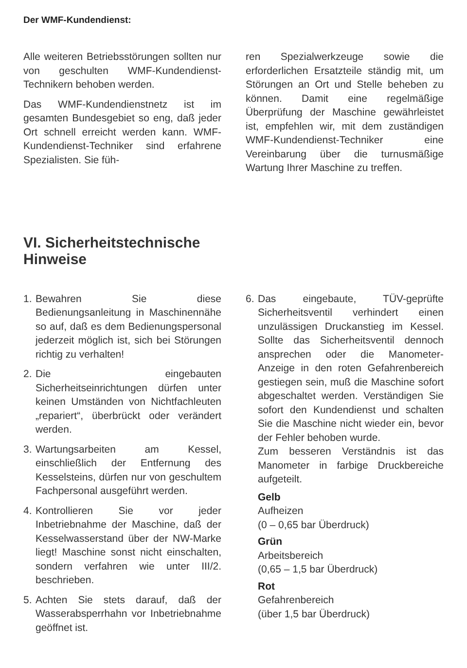Der WMF-Kundendienst:
Alle weiteren Betriebsstörungen sollten nur von geschulten WMF-Kundendienst-Technikern behoben werden.
Das WMF-Kundendienstnetz ist im gesamten Bundesgebiet so eng, daß jeder Ort schnell erreicht werden kann. WMF-Kundendienst-Techniker sind erfahrene Spezialisten. Sie füh-
ren Spezialwerkzeuge sowie die erforderlichen Ersatzteile ständig mit, um Störungen an Ort und Stelle beheben zu können. Damit eine regelmäßige Überprüfung der Maschine gewährleistet ist, empfehlen wir, mit dem zuständigen WMF-Kundendienst-Techniker eine Vereinbarung über die turnusmäßige Wartung Ihrer Maschine zu treffen.
VI. Sicherheitstechnische
Hinweise
1. Bewahren Sie diese Bedienungsanleitung in Maschinennähe so auf, daß es dem Bedienungspersonal jederzeit möglich ist, sich bei Störungen richtig zu verhalten!
2. Die eingebauten Sicherheitseinrichtungen dürfen unter keinen Umständen von Nichtfachleuten „repariert“, überbrückt oder verändert werden.
3. Wartungsarbeiten am Kessel, einschließlich der Entfernung des Kesselsteins, dürfen nur von geschultem Fachpersonal ausgeführt werden.
4. Kontrollieren Sie vor jeder Inbetriebnahme der Maschine, daß der Kesselwasserstand über der NW-Marke liegt! Maschine sonst nicht einschalten, sondern verfahren wie unter III/2. beschrieben.
5. Achten Sie stets darauf, daß der Wasserabsperrhahn vor Inbetriebnahme geöffnet ist.
6. Das eingebaute, TÜV-geprüfte Sicherheitsventil verhindert einen unzulässigen Druckanstieg im Kessel. Sollte das Sicherheitsventil dennoch ansprechen oder die Manometer-Anzeige in den roten Gefahrenbereich gestiegen sein, muß die Maschine sofort abgeschaltet werden. Verständigen Sie sofort den Kundendienst und schalten Sie die Maschine nicht wieder ein, bevor der Fehler behoben wurde.
Zum besseren Verständnis ist das Manometer in farbige Druckbereiche aufgeteilt.
Gelb
Aufheizen
(0 – 0,65 bar Überdruck)
Grün
Arbeitsbereich
(0,65 – 1,5 bar Überdruck)
Rot
Gefahrenbereich
(über 1,5 bar Überdruck)